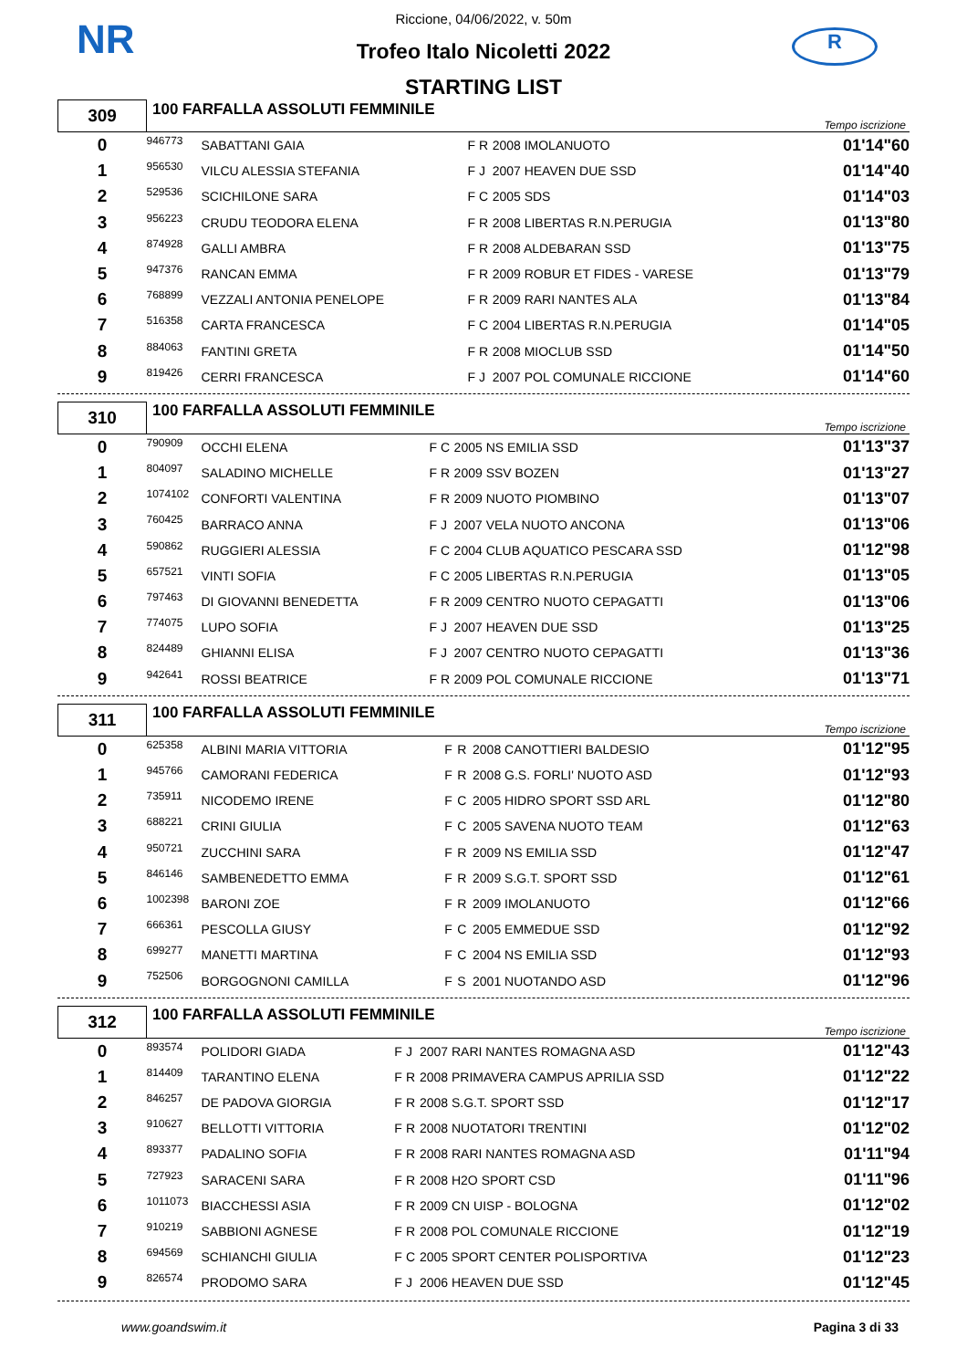NR R
Riccione, 04/06/2022, v. 50m
Trofeo Italo Nicoletti 2022
STARTING LIST
| 309 | 100 FARFALLA ASSOLUTI FEMMINILE | | | | | Tempo iscrizione |
| 0 | 946773 | SABATTANI GAIA | F | R | 2008 IMOLANUOTO | 01'14"60 |
| 1 | 956530 | VILCU ALESSIA STEFANIA | F | J | 2007 HEAVEN DUE SSD | 01'14"40 |
| 2 | 529536 | SCICHILONE SARA | F | C | 2005 SDS | 01'14"03 |
| 3 | 956223 | CRUDU TEODORA ELENA | F | R | 2008 LIBERTAS R.N.PERUGIA | 01'13"80 |
| 4 | 874928 | GALLI AMBRA | F | R | 2008 ALDEBARAN SSD | 01'13"75 |
| 5 | 947376 | RANCAN EMMA | F | R | 2009 ROBUR ET FIDES - VARESE | 01'13"79 |
| 6 | 768899 | VEZZALI ANTONIA PENELOPE | F | R | 2009 RARI NANTES ALA | 01'13"84 |
| 7 | 516358 | CARTA FRANCESCA | F | C | 2004 LIBERTAS R.N.PERUGIA | 01'14"05 |
| 8 | 884063 | FANTINI GRETA | F | R | 2008 MIOCLUB SSD | 01'14"50 |
| 9 | 819426 | CERRI FRANCESCA | F | J | 2007 POL COMUNALE RICCIONE | 01'14"60 |
| 310 | 100 FARFALLA ASSOLUTI FEMMINILE | | | | | Tempo iscrizione |
| 0 | 790909 | OCCHI ELENA | F | C | 2005 NS EMILIA SSD | 01'13"37 |
| 1 | 804097 | SALADINO MICHELLE | F | R | 2009 SSV BOZEN | 01'13"27 |
| 2 | 1074102 | CONFORTI VALENTINA | F | R | 2009 NUOTO PIOMBINO | 01'13"07 |
| 3 | 760425 | BARRACO ANNA | F | J | 2007 VELA NUOTO ANCONA | 01'13"06 |
| 4 | 590862 | RUGGIERI ALESSIA | F | C | 2004 CLUB AQUATICO PESCARA SSD | 01'12"98 |
| 5 | 657521 | VINTI SOFIA | F | C | 2005 LIBERTAS R.N.PERUGIA | 01'13"05 |
| 6 | 797463 | DI GIOVANNI BENEDETTA | F | R | 2009 CENTRO NUOTO CEPAGATTI | 01'13"06 |
| 7 | 774075 | LUPO SOFIA | F | J | 2007 HEAVEN DUE SSD | 01'13"25 |
| 8 | 824489 | GHIANNI ELISA | F | J | 2007 CENTRO NUOTO CEPAGATTI | 01'13"36 |
| 9 | 942641 | ROSSI BEATRICE | F | R | 2009 POL COMUNALE RICCIONE | 01'13"71 |
| 311 | 100 FARFALLA ASSOLUTI FEMMINILE | | | | | Tempo iscrizione |
| 0 | 625358 | ALBINI MARIA VITTORIA | F | R | 2008 CANOTTIERI BALDESIO | 01'12"95 |
| 1 | 945766 | CAMORANI FEDERICA | F | R | 2008 G.S. FORLI' NUOTO ASD | 01'12"93 |
| 2 | 735911 | NICODEMO IRENE | F | C | 2005 HIDRO SPORT SSD ARL | 01'12"80 |
| 3 | 688221 | CRINI GIULIA | F | C | 2005 SAVENA NUOTO TEAM | 01'12"63 |
| 4 | 950721 | ZUCCHINI SARA | F | R | 2009 NS EMILIA SSD | 01'12"47 |
| 5 | 846146 | SAMBENEDETTO EMMA | F | R | 2009 S.G.T. SPORT SSD | 01'12"61 |
| 6 | 1002398 | BARONI ZOE | F | R | 2009 IMOLANUOTO | 01'12"66 |
| 7 | 666361 | PESCOLLA GIUSY | F | C | 2005 EMMEDUE SSD | 01'12"92 |
| 8 | 699277 | MANETTI MARTINA | F | C | 2004 NS EMILIA SSD | 01'12"93 |
| 9 | 752506 | BORGOGNONI CAMILLA | F | S | 2001 NUOTANDO ASD | 01'12"96 |
| 312 | 100 FARFALLA ASSOLUTI FEMMINILE | | | | | Tempo iscrizione |
| 0 | 893574 | POLIDORI GIADA | F | J | 2007 RARI NANTES ROMAGNA ASD | 01'12"43 |
| 1 | 814409 | TARANTINO ELENA | F | R | 2008 PRIMAVERA CAMPUS APRILIA SSD | 01'12"22 |
| 2 | 846257 | DE PADOVA GIORGIA | F | R | 2008 S.G.T. SPORT SSD | 01'12"17 |
| 3 | 910627 | BELLOTTI VITTORIA | F | R | 2008 NUOTATORI TRENTINI | 01'12"02 |
| 4 | 893377 | PADALINO SOFIA | F | R | 2008 RARI NANTES ROMAGNA ASD | 01'11"94 |
| 5 | 727923 | SARACENI SARA | F | R | 2008 H2O SPORT CSD | 01'11"96 |
| 6 | 1011073 | BIACCHESSI ASIA | F | R | 2009 CN UISP - BOLOGNA | 01'12"02 |
| 7 | 910219 | SABBIONI AGNESE | F | R | 2008 POL COMUNALE RICCIONE | 01'12"19 |
| 8 | 694569 | SCHIANCHI GIULIA | F | C | 2005 SPORT CENTER POLISPORTIVA | 01'12"23 |
| 9 | 826574 | PRODOMO SARA | F | J | 2006 HEAVEN DUE SSD | 01'12"45 |
www.goandswim.it Pagina 3 di 33